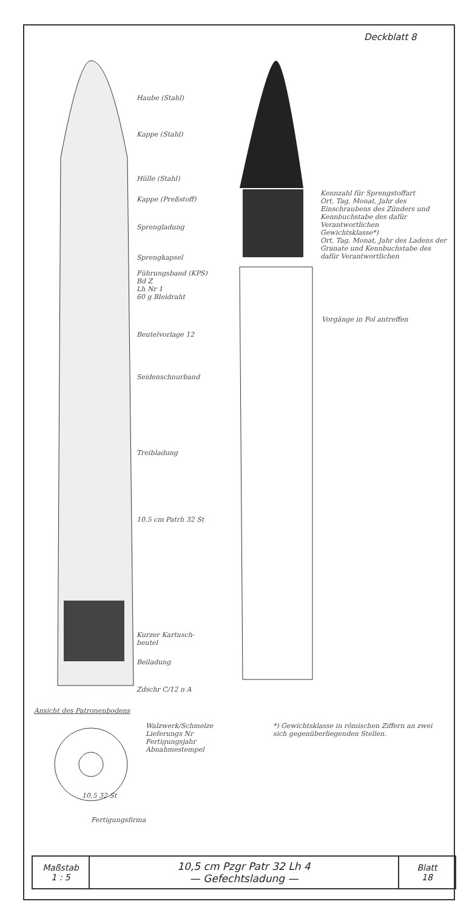Deckblatt 8
Haube (Stahl)
Kappe (Stahl)
Hülle (Stahl)
Kappe (Preßstoff)
Sprengladung
Sprengkapsel
Führungsband (KPS)
Bd Z
Lh Nr 1
60 g Bleidraht
Beutelvorlage 12
Seidenschnurband
Treibladung
10,5 cm Patrh 32 St
Kurzer Kartusch-
beutel
Beiladung
Zdschr C/12 n A
Kennzahl für Sprengstoffart
Ort, Tag, Monat, Jahr des Einschraubens des Zünders und Kennbuchstabe des dafür Verantwortlichen
Gewichtsklasse*)
Ort, Tag, Monat, Jahr des Ladens der Granate und Kennbuchstabe des dafür Verantwortlichen
Vorgänge in Fol antreffen
Ansicht des Patronenbodens
Walzwerk/Schmelze
Lieferungs Nr
Fertigungsjahr
Abnahmestempel
10,5 32 St
Fertigungsfirma
*) Gewichtsklasse in römischen Ziffern an zwei sich gegenüberliegenden Stellen.
| Maßstab 1 : 5 | 10,5 cm Pzgr Patr 32 Lh 4 — Gefechtsladung — | Blatt 18 |